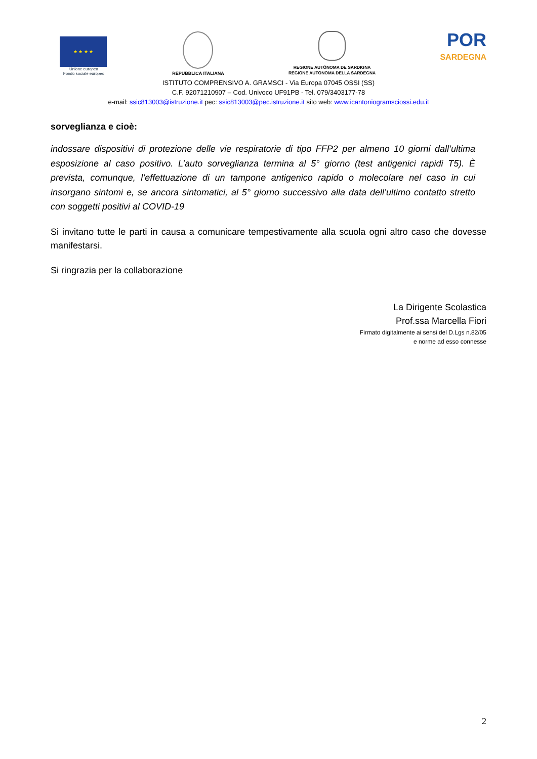★ ★ ★ ★
Unione europea
Fondo sociale europeo
REPUBBLICA ITALIANA
REGIONE AUTÒNOMA DE SARDIGNA
REGIONE AUTONOMA DELLA SARDEGNA
POR
SARDEGNA
ISTITUTO COMPRENSIVO A. GRAMSCI - Via Europa 07045 OSSI (SS)
C.F. 92071210907 – Cod. Univoco UF91PB - Tel. 079/3403177-78
e-mail: ssic813003@istruzione.it pec: ssic813003@pec.istruzione.it sito web: www.icantoniogramsciossi.edu.it
sorveglianza e cioè:
indossare dispositivi di protezione delle vie respiratorie di tipo FFP2 per almeno 10 giorni dall’ultima esposizione al caso positivo. L’auto sorveglianza termina al 5° giorno (test antigenici rapidi T5). È prevista, comunque, l’effettuazione di un tampone antigenico rapido o molecolare nel caso in cui insorgano sintomi e, se ancora sintomatici, al 5° giorno successivo alla data dell’ultimo contatto stretto con soggetti positivi al COVID-19
Si invitano tutte le parti in causa a comunicare tempestivamente alla scuola ogni altro caso che dovesse manifestarsi.
Si ringrazia per la collaborazione
La Dirigente Scolastica
Prof.ssa Marcella Fiori
Firmato digitalmente ai sensi del D.Lgs n.82/05
e norme ad esso connesse
2